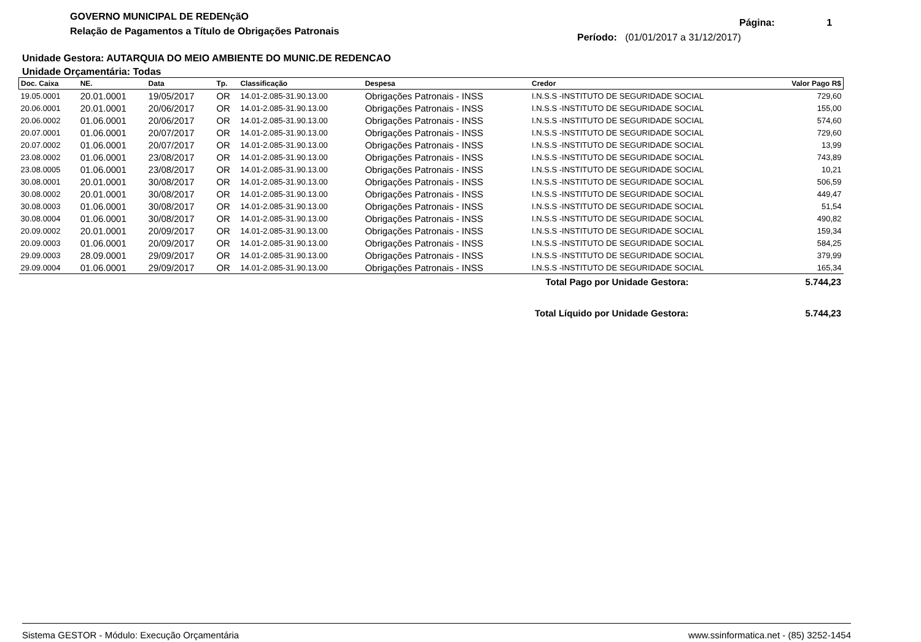GOVERNO MUNICIPAL DE REDENçãO
Relação de Pagamentos a Título de Obrigações Patronais
Página: 1
Período: (01/01/2017 a 31/12/2017)
Unidade Gestora: AUTARQUIA DO MEIO AMBIENTE DO MUNIC.DE REDENCAO
Unidade Orçamentária: Todas
| Doc. Caixa | NE. | Data | Tp. | Classificação | Despesa | Credor | Valor Pago R$ |
| --- | --- | --- | --- | --- | --- | --- | --- |
| 19.05.0001 | 20.01.0001 | 19/05/2017 | OR | 14.01-2.085-31.90.13.00 | Obrigações Patronais - INSS | I.N.S.S -INSTITUTO DE SEGURIDADE SOCIAL | 729,60 |
| 20.06.0001 | 20.01.0001 | 20/06/2017 | OR | 14.01-2.085-31.90.13.00 | Obrigações Patronais - INSS | I.N.S.S -INSTITUTO DE SEGURIDADE SOCIAL | 155,00 |
| 20.06.0002 | 01.06.0001 | 20/06/2017 | OR | 14.01-2.085-31.90.13.00 | Obrigações Patronais - INSS | I.N.S.S -INSTITUTO DE SEGURIDADE SOCIAL | 574,60 |
| 20.07.0001 | 01.06.0001 | 20/07/2017 | OR | 14.01-2.085-31.90.13.00 | Obrigações Patronais - INSS | I.N.S.S -INSTITUTO DE SEGURIDADE SOCIAL | 729,60 |
| 20.07.0002 | 01.06.0001 | 20/07/2017 | OR | 14.01-2.085-31.90.13.00 | Obrigações Patronais - INSS | I.N.S.S -INSTITUTO DE SEGURIDADE SOCIAL | 13,99 |
| 23.08.0002 | 01.06.0001 | 23/08/2017 | OR | 14.01-2.085-31.90.13.00 | Obrigações Patronais - INSS | I.N.S.S -INSTITUTO DE SEGURIDADE SOCIAL | 743,89 |
| 23.08.0005 | 01.06.0001 | 23/08/2017 | OR | 14.01-2.085-31.90.13.00 | Obrigações Patronais - INSS | I.N.S.S -INSTITUTO DE SEGURIDADE SOCIAL | 10,21 |
| 30.08.0001 | 20.01.0001 | 30/08/2017 | OR | 14.01-2.085-31.90.13.00 | Obrigações Patronais - INSS | I.N.S.S -INSTITUTO DE SEGURIDADE SOCIAL | 506,59 |
| 30.08.0002 | 20.01.0001 | 30/08/2017 | OR | 14.01-2.085-31.90.13.00 | Obrigações Patronais - INSS | I.N.S.S -INSTITUTO DE SEGURIDADE SOCIAL | 449,47 |
| 30.08.0003 | 01.06.0001 | 30/08/2017 | OR | 14.01-2.085-31.90.13.00 | Obrigações Patronais - INSS | I.N.S.S -INSTITUTO DE SEGURIDADE SOCIAL | 51,54 |
| 30.08.0004 | 01.06.0001 | 30/08/2017 | OR | 14.01-2.085-31.90.13.00 | Obrigações Patronais - INSS | I.N.S.S -INSTITUTO DE SEGURIDADE SOCIAL | 490,82 |
| 20.09.0002 | 20.01.0001 | 20/09/2017 | OR | 14.01-2.085-31.90.13.00 | Obrigações Patronais - INSS | I.N.S.S -INSTITUTO DE SEGURIDADE SOCIAL | 159,34 |
| 20.09.0003 | 01.06.0001 | 20/09/2017 | OR | 14.01-2.085-31.90.13.00 | Obrigações Patronais - INSS | I.N.S.S -INSTITUTO DE SEGURIDADE SOCIAL | 584,25 |
| 29.09.0003 | 28.09.0001 | 29/09/2017 | OR | 14.01-2.085-31.90.13.00 | Obrigações Patronais - INSS | I.N.S.S -INSTITUTO DE SEGURIDADE SOCIAL | 379,99 |
| 29.09.0004 | 01.06.0001 | 29/09/2017 | OR | 14.01-2.085-31.90.13.00 | Obrigações Patronais - INSS | I.N.S.S -INSTITUTO DE SEGURIDADE SOCIAL | 165,34 |
Total Pago por Unidade Gestora: 5.744,23
Total Líquido por Unidade Gestora: 5.744,23
Sistema GESTOR - Módulo: Execução Orçamentária www.ssinformatica.net - (85) 3252-1454